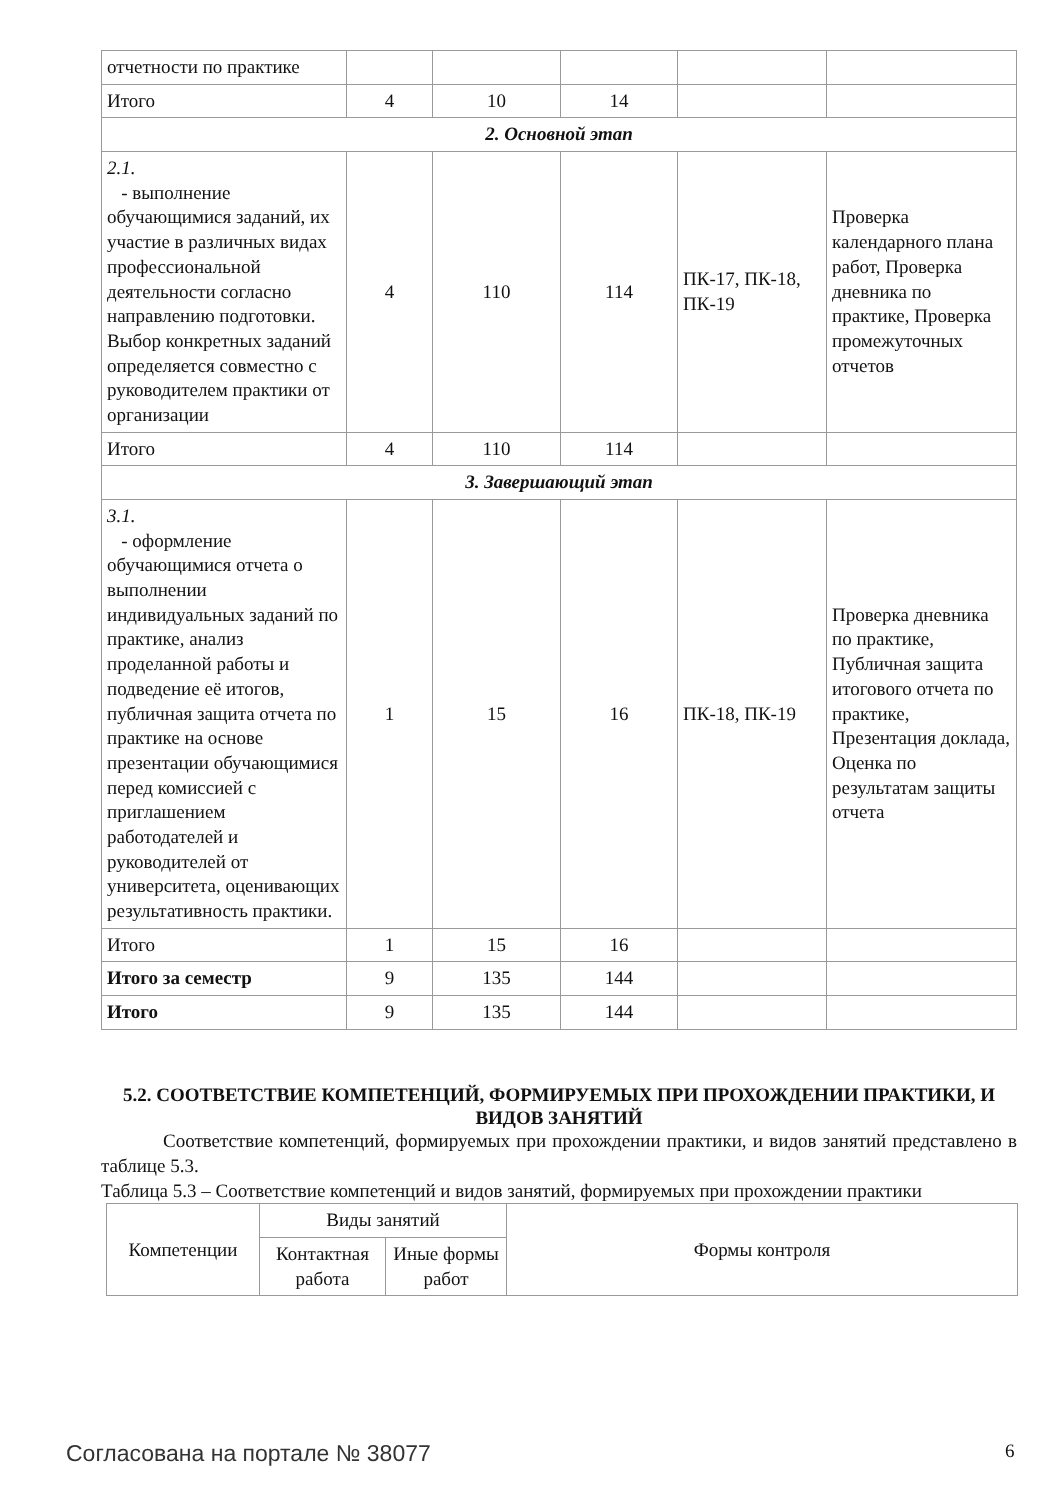| отчетности по практике | | | | | |
| Итого | 4 | 10 | 14 | | |
| 2. Основной этап | | | | | |
| 2.1. - выполнение обучающимися заданий, их участие в различных видах профессиональной деятельности согласно направлению подготовки. Выбор конкретных заданий определяется совместно с руководителем практики от организации | 4 | 110 | 114 | ПК-17, ПК-18, ПК-19 | Проверка календарного плана работ, Проверка дневника по практике, Проверка промежуточных отчетов |
| Итого | 4 | 110 | 114 | | |
| 3. Завершающий этап | | | | | |
| 3.1. - оформление обучающимися отчета о выполнении индивидуальных заданий по практике, анализ проделанной работы и подведение её итогов, публичная защита отчета по практике на основе презентации обучающимися перед комиссией с приглашением работодателей и руководителей от университета, оценивающих результативность практики. | 1 | 15 | 16 | ПК-18, ПК-19 | Проверка дневника по практике, Публичная защита итогового отчета по практике, Презентация доклада, Оценка по результатам защиты отчета |
| Итого | 1 | 15 | 16 | | |
| Итого за семестр | 9 | 135 | 144 | | |
| Итого | 9 | 135 | 144 | | |
5.2. СООТВЕТСТВИЕ КОМПЕТЕНЦИЙ, ФОРМИРУЕМЫХ ПРИ ПРОХОЖДЕНИИ ПРАКТИКИ, И ВИДОВ ЗАНЯТИЙ
Соответствие компетенций, формируемых при прохождении практики, и видов занятий представлено в таблице 5.3.
Таблица 5.3 – Соответствие компетенций и видов занятий, формируемых при прохождении практики
| Компетенции | Виды занятий | | Формы контроля |
| --- | --- | --- | --- |
| | Контактная работа | Иные формы работ | |
Согласована на портале № 38077 6